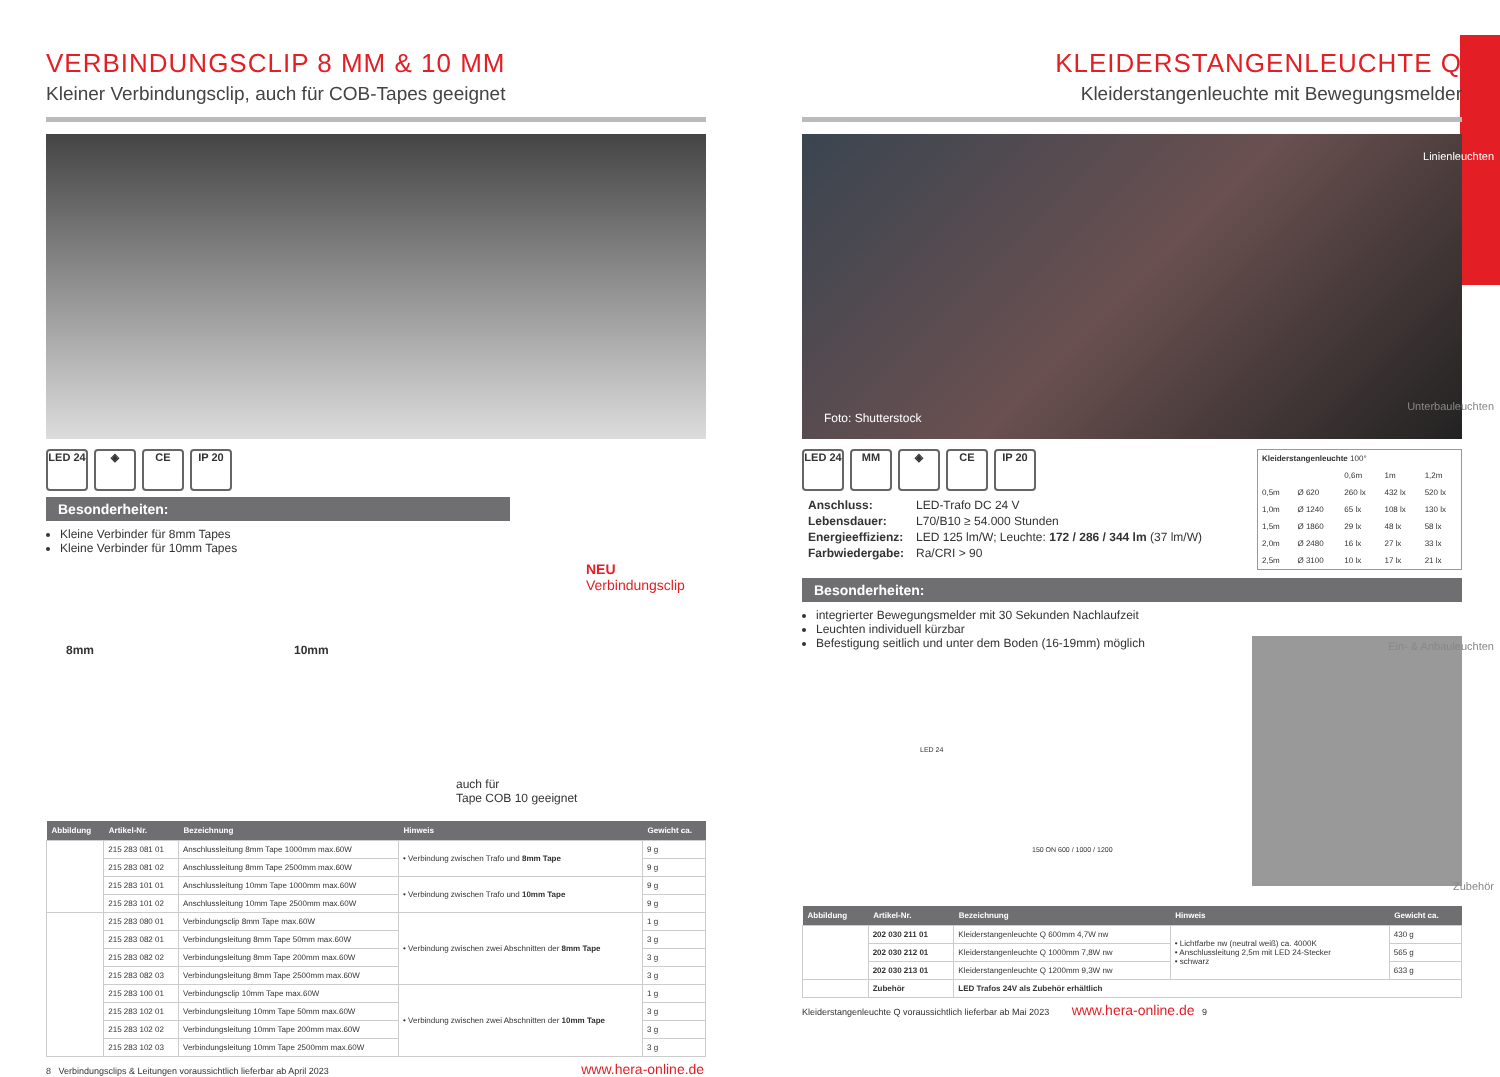VERBINDUNGSCLIP 8 MM & 10 MM
Kleiner Verbindungsclip, auch für COB-Tapes geeignet
LED 24
◈ CE IP 20
Besonderheiten:
Kleine Verbinder für 8mm Tapes
Kleine Verbinder für 10mm Tapes
NEU Verbindungsclip
8mm 10mm
auch für
Tape COB 10 geeignet
| Abbildung | Artikel-Nr. | Bezeichnung | Hinweis | Gewicht ca. |
| --- | --- | --- | --- | --- |
| | 215 283 081 01 | Anschlussleitung 8mm Tape 1000mm max.60W | • Verbindung zwischen Trafo und 8mm Tape | 9 g |
| | 215 283 081 02 | Anschlussleitung 8mm Tape 2500mm max.60W | | 9 g |
| | 215 283 101 01 | Anschlussleitung 10mm Tape 1000mm max.60W | • Verbindung zwischen Trafo und 10mm Tape | 9 g |
| | 215 283 101 02 | Anschlussleitung 10mm Tape 2500mm max.60W | | 9 g |
| | 215 283 080 01 | Verbindungsclip 8mm Tape max.60W | • Verbindung zwischen zwei Abschnitten der 8mm Tape | 1 g |
| | 215 283 082 01 | Verbindungsleitung 8mm Tape 50mm max.60W | | 3 g |
| | 215 283 082 02 | Verbindungsleitung 8mm Tape 200mm max.60W | | 3 g |
| | 215 283 082 03 | Verbindungsleitung 8mm Tape 2500mm max.60W | | 3 g |
| | 215 283 100 01 | Verbindungsclip 10mm Tape max.60W | • Verbindung zwischen zwei Abschnitten der 10mm Tape | 1 g |
| | 215 283 102 01 | Verbindungsleitung 10mm Tape 50mm max.60W | | 3 g |
| | 215 283 102 02 | Verbindungsleitung 10mm Tape 200mm max.60W | | 3 g |
| | 215 283 102 03 | Verbindungsleitung 10mm Tape 2500mm max.60W | | 3 g |
8 Verbindungsclips & Leitungen voraussichtlich lieferbar ab April 2023 www.hera-online.de
KLEIDERSTANGENLEUCHTE Q
Kleiderstangenleuchte mit Bewegungsmelder
Foto: Shutterstock
LED 24
MM ◈ CE IP 20
| Anschluss: | LED-Trafo DC 24 V |
| Lebensdauer: | L70/B10 ≥ 54.000 Stunden |
| Energieeffizienz: | LED 125 lm/W; Leuchte: 172 / 286 / 344 lm (37 lm/W) |
| Farbwiedergabe: | Ra/CRI > 90 |
| Kleiderstangenleuchte 100° | | | | |
| | | 0,6m | 1m | 1,2m |
| 0,5m | Ø 620 | 260 lx | 432 lx | 520 lx |
| 1,0m | Ø 1240 | 65 lx | 108 lx | 130 lx |
| 1,5m | Ø 1860 | 29 lx | 48 lx | 58 lx |
| 2,0m | Ø 2480 | 16 lx | 27 lx | 33 lx |
| 2,5m | Ø 3100 | 10 lx | 17 lx | 21 lx |
Besonderheiten:
integrierter Bewegungsmelder mit 30 Sekunden Nachlaufzeit
Leuchten individuell kürzbar
Befestigung seitlich und unter dem Boden (16-19mm) möglich
LED 24
150 ON 600 / 1000 / 1200
| Abbildung | Artikel-Nr. | Bezeichnung | Hinweis | Gewicht ca. |
| --- | --- | --- | --- | --- |
| | 202 030 211 01 | Kleiderstangenleuchte Q 600mm 4,7W nw | • Lichtfarbe nw (neutral weiß) ca. 4000K • Anschlussleitung 2,5m mit LED 24-Stecker • schwarz | 430 g |
| | 202 030 212 01 | Kleiderstangenleuchte Q 1000mm 7,8W nw | | 565 g |
| | 202 030 213 01 | Kleiderstangenleuchte Q 1200mm 9,3W nw | | 633 g |
| | Zubehör | LED Trafos 24V als Zubehör erhältlich | | |
Kleiderstangenleuchte Q voraussichtlich lieferbar ab Mai 2023 www.hera-online.de 9
Linienleuchten
Unterbauleuchten
Ein- & Anbauleuchten
Zubehör